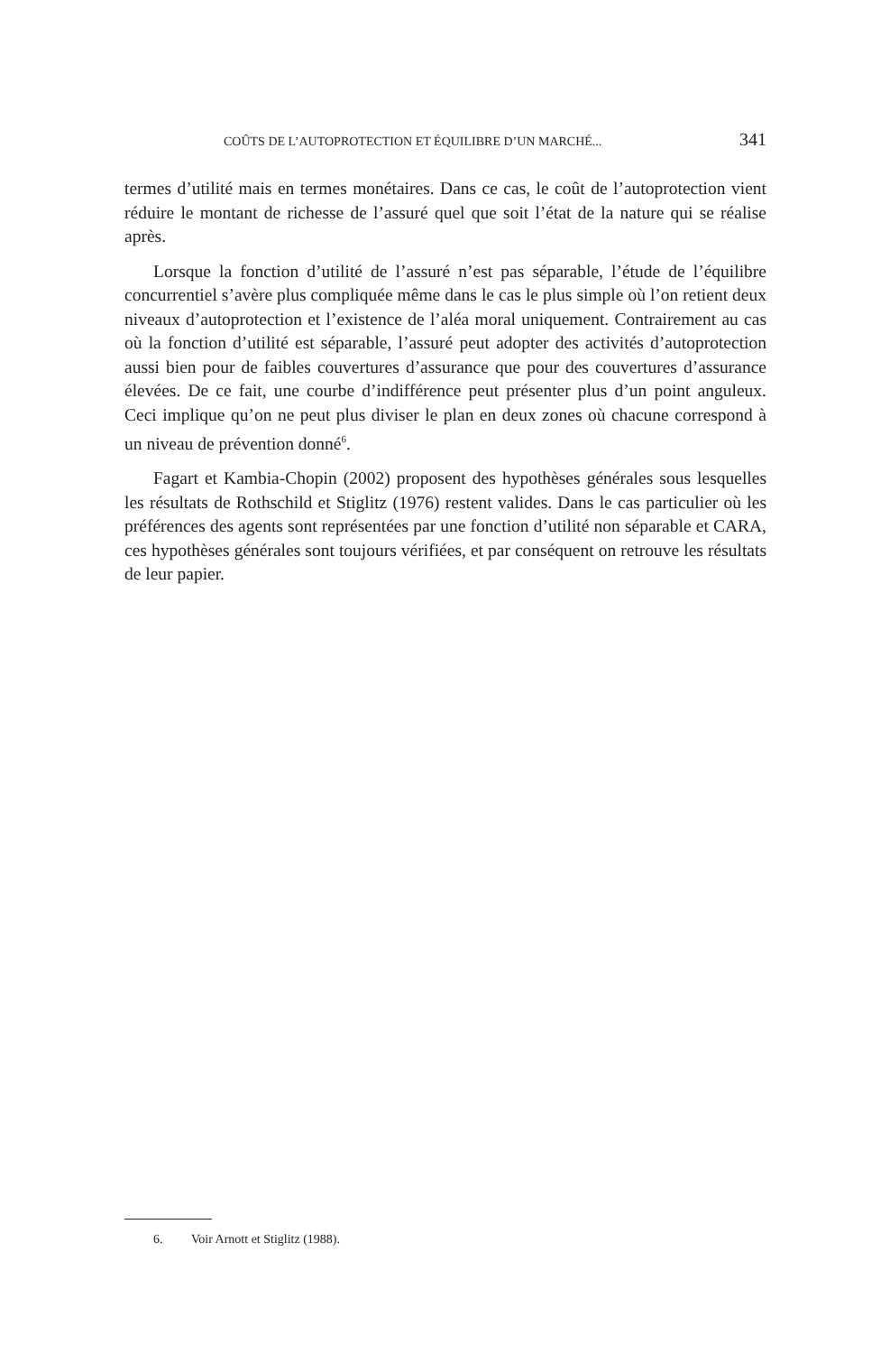COÛTS DE L’AUTOPROTECTION ET ÉQUILIBRE D’UN MARCHÉ... 341
termes d’utilité mais en termes monétaires. Dans ce cas, le coût de l’autoprotection vient réduire le montant de richesse de l’assuré quel que soit l’état de la nature qui se réalise après.
Lorsque la fonction d’utilité de l’assuré n’est pas séparable, l’étude de l’équilibre concurrentiel s’avère plus compliquée même dans le cas le plus simple où l’on retient deux niveaux d’autoprotection et l’existence de l’aléa moral uniquement. Contrairement au cas où la fonction d’utilité est séparable, l’assuré peut adopter des activités d’autoprotection aussi bien pour de faibles couvertures d’assurance que pour des couvertures d’assurance élevées. De ce fait, une courbe d’indifférence peut présenter plus d’un point anguleux. Ceci implique qu’on ne peut plus diviser le plan en deux zones où chacune correspond à un niveau de prévention donné<sup>6</sup>.
Fagart et Kambia-Chopin (2002) proposent des hypothèses générales sous lesquelles les résultats de Rothschild et Stiglitz (1976) restent valides. Dans le cas particulier où les préférences des agents sont représentées par une fonction d’utilité non séparable et CARA, ces hypothèses générales sont toujours vérifiées, et par conséquent on retrouve les résultats de leur papier.
6. Voir Arnott et Stiglitz (1988).